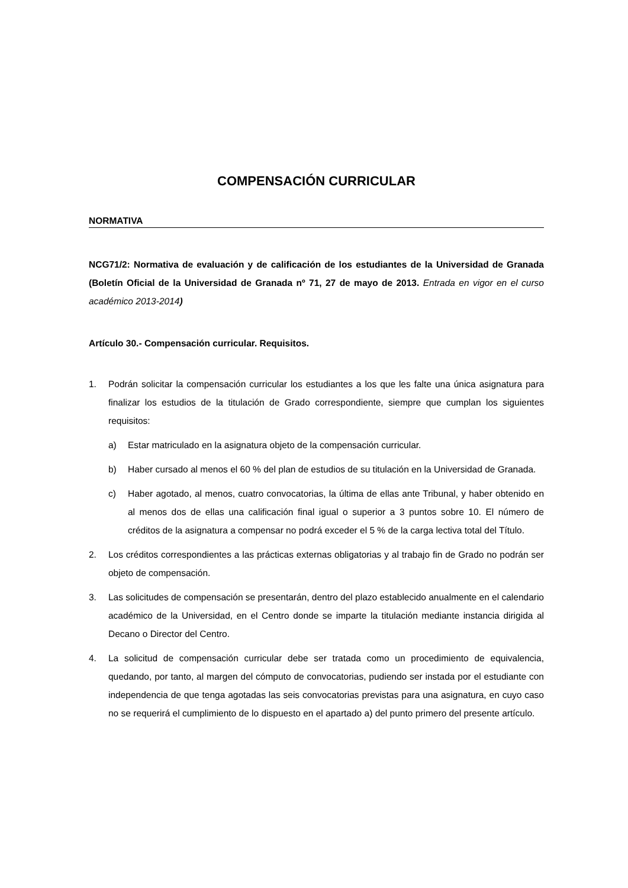COMPENSACIÓN CURRICULAR
NORMATIVA
NCG71/2: Normativa de evaluación y de calificación de los estudiantes de la Universidad de Granada (Boletín Oficial de la Universidad de Granada nº 71, 27 de mayo de 2013. Entrada en vigor en el curso académico 2013-2014)
Artículo 30.- Compensación curricular. Requisitos.
1. Podrán solicitar la compensación curricular los estudiantes a los que les falte una única asignatura para finalizar los estudios de la titulación de Grado correspondiente, siempre que cumplan los siguientes requisitos:
a) Estar matriculado en la asignatura objeto de la compensación curricular.
b) Haber cursado al menos el 60 % del plan de estudios de su titulación en la Universidad de Granada.
c) Haber agotado, al menos, cuatro convocatorias, la última de ellas ante Tribunal, y haber obtenido en al menos dos de ellas una calificación final igual o superior a 3 puntos sobre 10. El número de créditos de la asignatura a compensar no podrá exceder el 5 % de la carga lectiva total del Título.
2. Los créditos correspondientes a las prácticas externas obligatorias y al trabajo fin de Grado no podrán ser objeto de compensación.
3. Las solicitudes de compensación se presentarán, dentro del plazo establecido anualmente en el calendario académico de la Universidad, en el Centro donde se imparte la titulación mediante instancia dirigida al Decano o Director del Centro.
4. La solicitud de compensación curricular debe ser tratada como un procedimiento de equivalencia, quedando, por tanto, al margen del cómputo de convocatorias, pudiendo ser instada por el estudiante con independencia de que tenga agotadas las seis convocatorias previstas para una asignatura, en cuyo caso no se requerirá el cumplimiento de lo dispuesto en el apartado a) del punto primero del presente artículo.